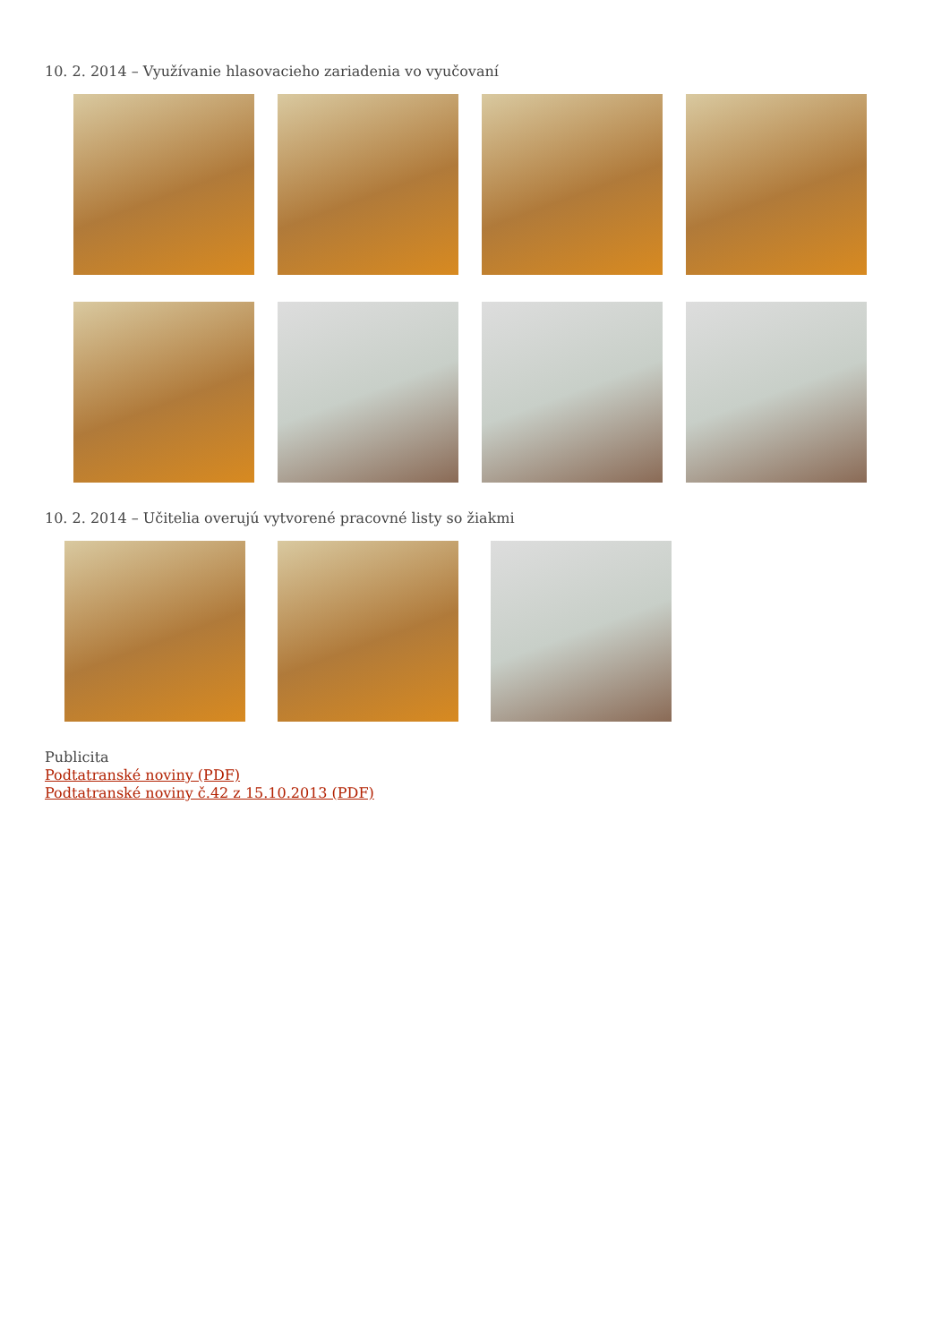10. 2. 2014 – Využívanie hlasovacieho zariadenia vo vyučovaní
10. 2. 2014 – Učitelia overujú vytvorené pracovné listy so žiakmi
Publicita
Podtatranské noviny (PDF)
Podtatranské noviny č.42 z 15.10.2013 (PDF)